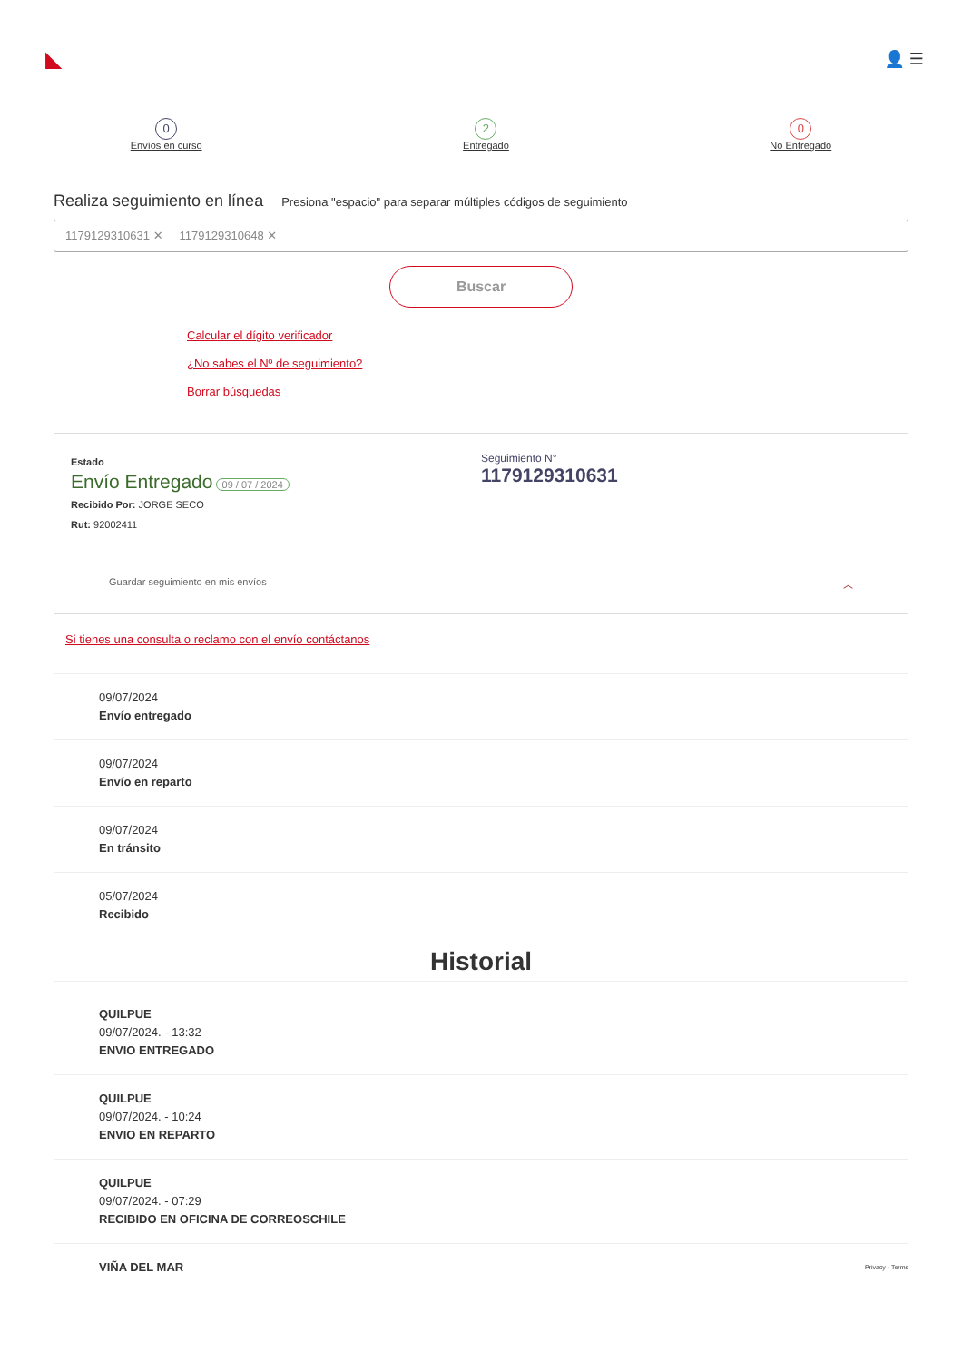◣ 👤 ☰
0
Envíos en curso
2
Entregado
0
No Entregado
Realiza seguimiento en línea
Presiona "espacio" para separar múltiples códigos de seguimiento
1179129310631 ✕ 1179129310648 ✕
Buscar
Calcular el dígito verificador
¿No sabes el Nº de seguimiento?
Borrar búsquedas
Estado
Envío Entregado 09 / 07 / 2024
Recibido Por: JORGE SECO
Rut: 92002411
Seguimiento N°
1179129310631
Guardar seguimiento en mis envíos ︿
Si tienes una consulta o reclamo con el envío contáctanos
09/07/2024
Envío entregado
09/07/2024
Envío en reparto
09/07/2024
En tránsito
05/07/2024
Recibido
Historial
QUILPUE
09/07/2024. - 13:32
ENVIO ENTREGADO
QUILPUE
09/07/2024. - 10:24
ENVIO EN REPARTO
QUILPUE
09/07/2024. - 07:29
RECIBIDO EN OFICINA DE CORREOSCHILE
VIÑA DEL MAR Privacy - Terms